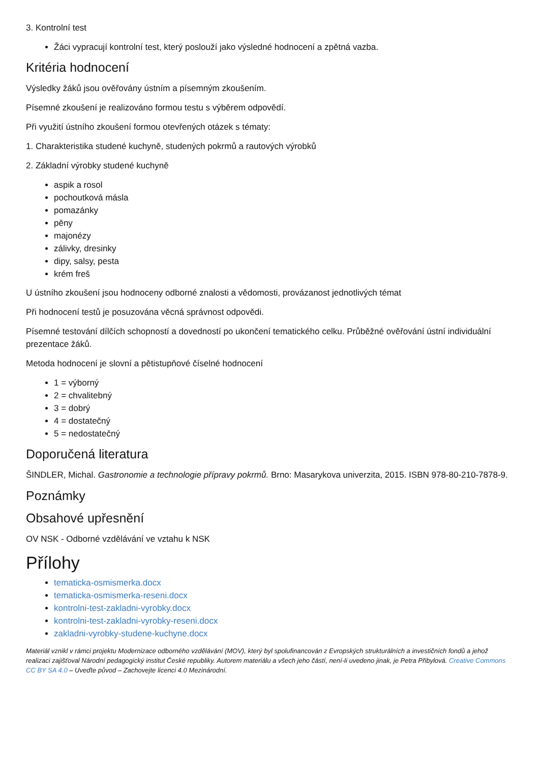3. Kontrolní test
Žáci vypracují kontrolní test, který poslouží jako výsledné hodnocení a zpětná vazba.
Kritéria hodnocení
Výsledky žáků jsou ověřovány ústním a písemným zkoušením.
Písemné zkoušení je realizováno formou testu s výběrem odpovědí.
Při využití ústního zkoušení formou otevřených otázek s tématy:
1. Charakteristika studené kuchyně, studených pokrmů a rautových výrobků
2. Základní výrobky studené kuchyně
aspik a rosol
pochoutková másla
pomazánky
pěny
majonézy
zálivky, dresinky
dipy, salsy, pesta
krém freš
U ústního zkoušení jsou hodnoceny odborné znalosti a vědomosti, provázanost jednotlivých témat
Při hodnocení testů je posuzována věcná správnost odpovědi.
Písemné testování dílčích schopností a dovedností po ukončení tematického celku. Průběžné ověřování ústní individuální prezentace žáků.
Metoda hodnocení je slovní a pětistupňové číselné hodnocení
1 = výborný
2 = chvalitebný
3 = dobrý
4 = dostatečný
5 = nedostatečný
Doporučená literatura
ŠINDLER, Michal. Gastronomie a technologie přípravy pokrmů. Brno: Masarykova univerzita, 2015. ISBN 978-80-210-7878-9.
Poznámky
Obsahové upřesnění
OV NSK - Odborné vzdělávání ve vztahu k NSK
Přílohy
tematicka-osmismerka.docx
tematicka-osmismerka-reseni.docx
kontrolni-test-zakladni-vyrobky.docx
kontrolni-test-zakladni-vyrobky-reseni.docx
zakladni-vyrobky-studene-kuchyne.docx
Materiál vznikl v rámci projektu Modernizace odborného vzdělávání (MOV), který byl spolufinancován z Evropských strukturálních a investičních fondů a jehož realizaci zajišťoval Národní pedagogický institut České republiky. Autorem materiálu a všech jeho částí, není-li uvedeno jinak, je Petra Přibylová. Creative Commons CC BY SA 4.0 – Uveďte původ – Zachovejte licenci 4.0 Mezinárodní.